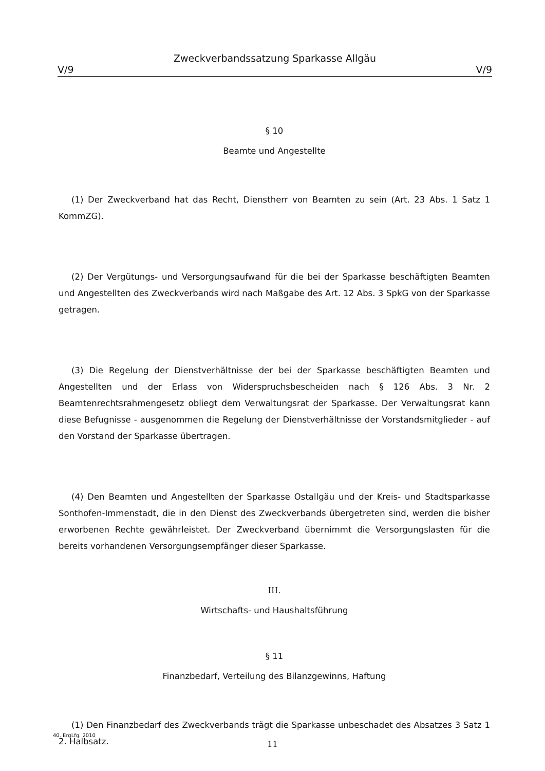Zweckverbandssatzung Sparkasse Allgäu
V/9 V/9
§ 10
Beamte und Angestellte
(1) Der Zweckverband hat das Recht, Dienstherr von Beamten zu sein (Art. 23 Abs. 1 Satz 1 KommZG).
(2) Der Vergütungs- und Versorgungsaufwand für die bei der Sparkasse beschäftigten Beamten und Angestellten des Zweckverbands wird nach Maßgabe des Art. 12 Abs. 3 SpkG von der Sparkasse getragen.
(3) Die Regelung der Dienstverhältnisse der bei der Sparkasse beschäftigten Beamten und Angestellten und der Erlass von Widerspruchsbescheiden nach § 126 Abs. 3 Nr. 2 Beamtenrechtsrahmengesetz obliegt dem Verwaltungsrat der Sparkasse. Der Verwaltungsrat kann diese Befugnisse - ausgenommen die Regelung der Dienstverhältnisse der Vorstandsmitglieder - auf den Vorstand der Sparkasse übertragen.
(4) Den Beamten und Angestellten der Sparkasse Ostallgäu und der Kreis- und Stadtsparkasse Sonthofen-Immenstadt, die in den Dienst des Zweckverbands übergetreten sind, werden die bisher erworbenen Rechte gewährleistet. Der Zweckverband übernimmt die Versorgungslasten für die bereits vorhandenen Versorgungsempfänger dieser Sparkasse.
III.
Wirtschafts- und Haushaltsführung
§ 11
Finanzbedarf, Verteilung des Bilanzgewinns, Haftung
(1) Den Finanzbedarf des Zweckverbands trägt die Sparkasse unbeschadet des Absatzes 3 Satz 1 2. Halbsatz.
40. ErgLfg. 2010
11